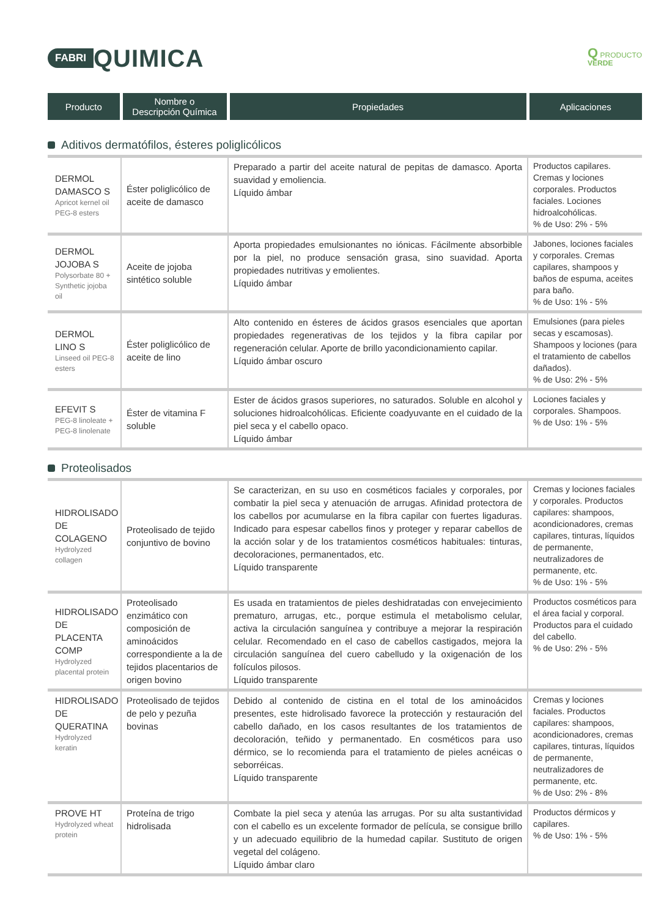FABRI QUIMICA
Q PRODUCTO
VERDE
| Producto | Nombre o Descripción Química | Propiedades | Aplicaciones |
| --- | --- | --- | --- |
| Aditivos dermatófilos, ésteres poliglicólicos | | | |
| DERMOL DAMASCO S Apricot kernel oil PEG-8 esters | Éster poliglicólico de aceite de damasco | Preparado a partir del aceite natural de pepitas de damasco. Aporta suavidad y emoliencia. Líquido ámbar | Productos capilares. Cremas y lociones corporales. Productos faciales. Lociones hidroalcohólicas. % de Uso: 2% - 5% |
| DERMOL JOJOBA S Polysorbate 80 + Synthetic jojoba oil | Aceite de jojoba sintético soluble | Aporta propiedades emulsionantes no iónicas. Fácilmente absorbible por la piel, no produce sensación grasa, sino suavidad. Aporta propiedades nutritivas y emolientes. Líquido ámbar | Jabones, lociones faciales y corporales. Cremas capilares, shampoos y baños de espuma, aceites para baño. % de Uso: 1% - 5% |
| DERMOL LINO S Linseed oil PEG-8 esters | Éster poliglicólico de aceite de lino | Alto contenido en ésteres de ácidos grasos esenciales que aportan propiedades regenerativas de los tejidos y la fibra capilar por regeneración celular. Aporte de brillo yacondicionamiento capilar. Líquido ámbar oscuro | Emulsiones (para pieles secas y escamosas). Shampoos y lociones (para el tratamiento de cabellos dañados). % de Uso: 2% - 5% |
| EFEVIT S PEG-8 linoleate + PEG-8 linolenate | Éster de vitamina F soluble | Ester de ácidos grasos superiores, no saturados. Soluble en alcohol y soluciones hidroalcohólicas. Eficiente coadyuvante en el cuidado de la piel seca y el cabello opaco. Líquido ámbar | Lociones faciales y corporales. Shampoos. % de Uso: 1% - 5% |
| Proteolisados | | | |
| HIDROLISADO DE COLAGENO Hydrolyzed collagen | Proteolisado de tejido conjuntivo de bovino | Se caracterizan, en su uso en cosméticos faciales y corporales, por combatir la piel seca y atenuación de arrugas. Afinidad protectora de los cabellos por acumularse en la fibra capilar con fuertes ligaduras. Indicado para espesar cabellos finos y proteger y reparar cabellos de la acción solar y de los tratamientos cosméticos habituales: tinturas, decoloraciones, permanentados, etc. Líquido transparente | Cremas y lociones faciales y corporales. Productos capilares: shampoos, acondicionadores, cremas capilares, tinturas, líquidos de permanente, neutralizadores de permanente, etc. % de Uso: 1% - 5% |
| HIDROLISADO DE PLACENTA COMP Hydrolyzed placental protein | Proteolisado enzimático con composición de aminoácidos correspondiente a la de tejidos placentarios de origen bovino | Es usada en tratamientos de pieles deshidratadas con envejecimiento prematuro, arrugas, etc., porque estimula el metabolismo celular, activa la circulación sanguínea y contribuye a mejorar la respiración celular. Recomendado en el caso de cabellos castigados, mejora la circulación sanguínea del cuero cabelludo y la oxigenación de los folículos pilosos. Líquido transparente | Productos cosméticos para el área facial y corporal. Productos para el cuidado del cabello. % de Uso: 2% - 5% |
| HIDROLISADO DE QUERATINA Hydrolyzed keratin | Proteolisado de tejidos de pelo y pezuña bovinas | Debido al contenido de cistina en el total de los aminoácidos presentes, este hidrolisado favorece la protección y restauración del cabello dañado, en los casos resultantes de los tratamientos de decoloración, teñido y permanentado. En cosméticos para uso dérmico, se lo recomienda para el tratamiento de pieles acnéicas o seborréicas. Líquido transparente | Cremas y lociones faciales. Productos capilares: shampoos, acondicionadores, cremas capilares, tinturas, líquidos de permanente, neutralizadores de permanente, etc. % de Uso: 2% - 8% |
| PROVE HT Hydrolyzed wheat protein | Proteína de trigo hidrolisada | Combate la piel seca y atenúa las arrugas. Por su alta sustantividad con el cabello es un excelente formador de película, se consigue brillo y un adecuado equilibrio de la humedad capilar. Sustituto de origen vegetal del colágeno. Líquido ámbar claro | Productos dérmicos y capilares. % de Uso: 1% - 5% |